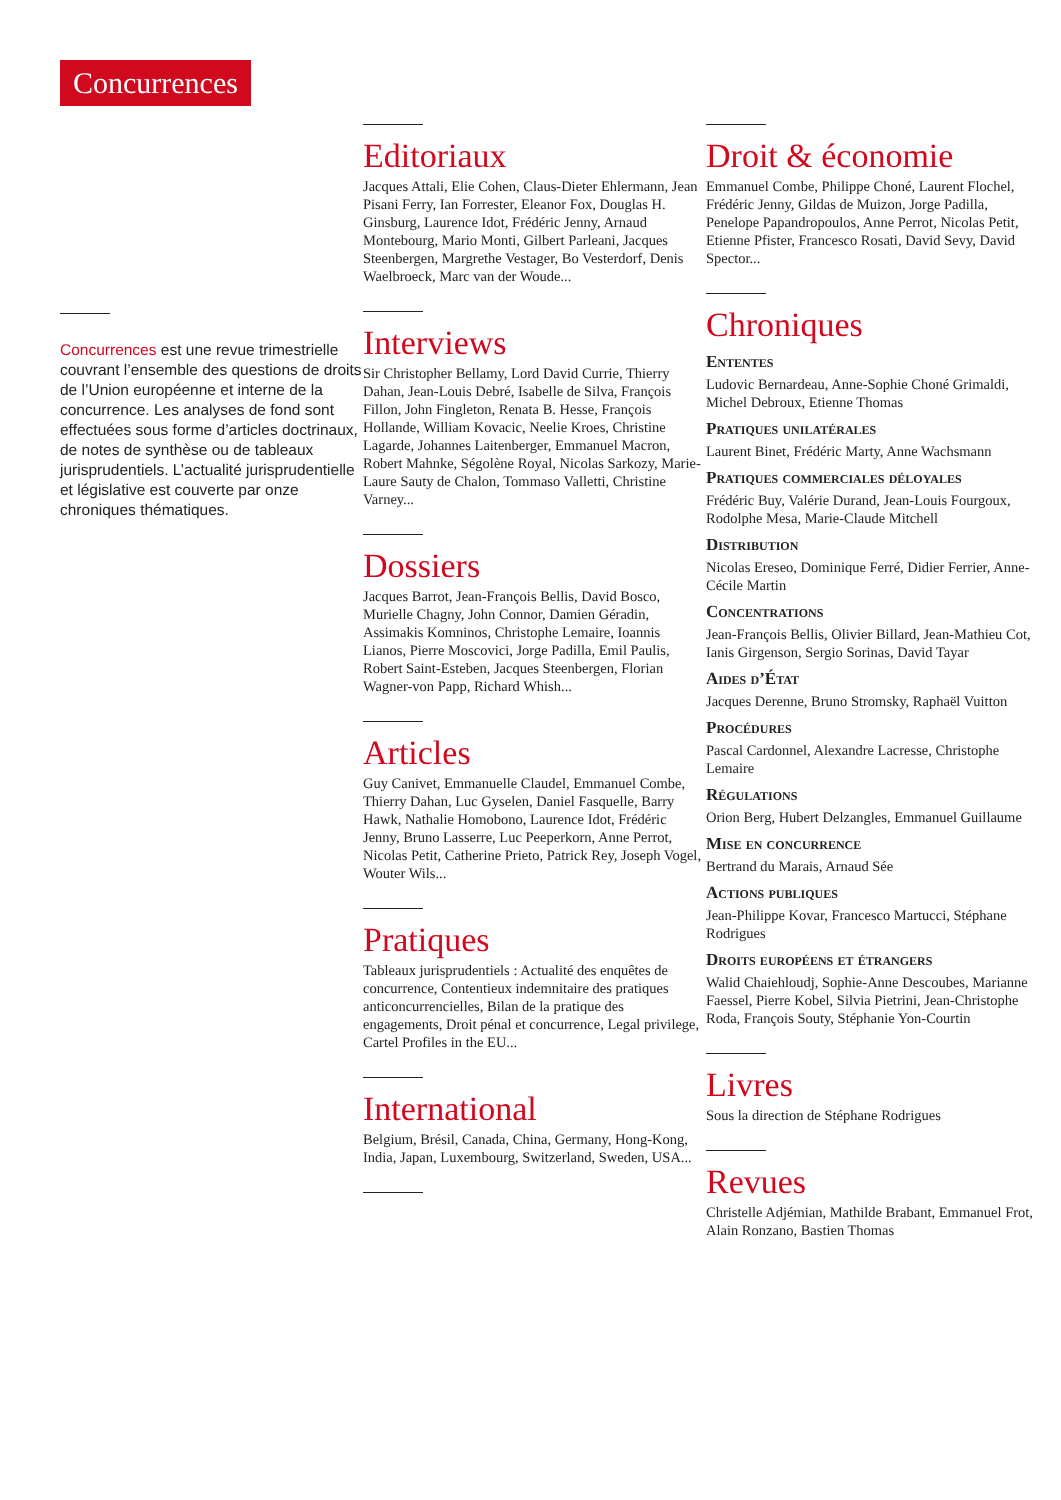Concurrences
Concurrences est une revue trimestrielle couvrant l’ensemble des questions de droits de l’Union européenne et interne de la concurrence. Les analyses de fond sont effectuées sous forme d’articles doctrinaux, de notes de synthèse ou de tableaux jurisprudentiels. L’actualité jurisprudentielle et législative est couverte par onze chroniques thématiques.
Editoriaux
Jacques Attali, Elie Cohen, Claus-Dieter Ehlermann, Jean Pisani Ferry, Ian Forrester, Eleanor Fox, Douglas H. Ginsburg, Laurence Idot, Frédéric Jenny, Arnaud Montebourg, Mario Monti, Gilbert Parleani, Jacques Steenbergen, Margrethe Vestager, Bo Vesterdorf, Denis Waelbroeck, Marc van der Woude...
Interviews
Sir Christopher Bellamy, Lord David Currie, Thierry Dahan, Jean-Louis Debré, Isabelle de Silva, François Fillon, John Fingleton, Renata B. Hesse, François Hollande, William Kovacic, Neelie Kroes, Christine Lagarde, Johannes Laitenberger, Emmanuel Macron, Robert Mahnke, Ségolène Royal, Nicolas Sarkozy, Marie-Laure Sauty de Chalon, Tommaso Valletti, Christine Varney...
Dossiers
Jacques Barrot, Jean-François Bellis, David Bosco, Murielle Chagny, John Connor, Damien Géradin, Assimakis Komninos, Christophe Lemaire, Ioannis Lianos, Pierre Moscovici, Jorge Padilla, Emil Paulis, Robert Saint-Esteben, Jacques Steenbergen, Florian Wagner-von Papp, Richard Whish...
Articles
Guy Canivet, Emmanuelle Claudel, Emmanuel Combe, Thierry Dahan, Luc Gyselen, Daniel Fasquelle, Barry Hawk, Nathalie Homobono, Laurence Idot, Frédéric Jenny, Bruno Lasserre, Luc Peeperkorn, Anne Perrot, Nicolas Petit, Catherine Prieto, Patrick Rey, Joseph Vogel, Wouter Wils...
Pratiques
Tableaux jurisprudentiels : Actualité des enquêtes de concurrence, Contentieux indemnitaire des pratiques anticoncurrencielles, Bilan de la pratique des engagements, Droit pénal et concurrence, Legal privilege, Cartel Profiles in the EU...
International
Belgium, Brésil, Canada, China, Germany, Hong-Kong, India, Japan, Luxembourg, Switzerland, Sweden, USA...
Droit & économie
Emmanuel Combe, Philippe Choné, Laurent Flochel, Frédéric Jenny, Gildas de Muizon, Jorge Padilla, Penelope Papandropoulos, Anne Perrot, Nicolas Petit, Etienne Pfister, Francesco Rosati, David Sevy, David Spector...
Chroniques
Ententes
Ludovic Bernardeau, Anne-Sophie Choné Grimaldi, Michel Debroux, Etienne Thomas
Pratiques unilatérales
Laurent Binet, Frédéric Marty, Anne Wachsmann
Pratiques commerciales déloyales
Frédéric Buy, Valérie Durand, Jean-Louis Fourgoux, Rodolphe Mesa, Marie-Claude Mitchell
Distribution
Nicolas Ereseo, Dominique Ferré, Didier Ferrier, Anne-Cécile Martin
Concentrations
Jean-François Bellis, Olivier Billard, Jean-Mathieu Cot, Ianis Girgenson, Sergio Sorinas, David Tayar
Aides d’État
Jacques Derenne, Bruno Stromsky, Raphaël Vuitton
Procédures
Pascal Cardonnel, Alexandre Lacresse, Christophe Lemaire
Régulations
Orion Berg, Hubert Delzangles, Emmanuel Guillaume
Mise en concurrence
Bertrand du Marais, Arnaud Sée
Actions publiques
Jean-Philippe Kovar, Francesco Martucci, Stéphane Rodrigues
Droits européens et étrangers
Walid Chaiehloudj, Sophie-Anne Descoubes, Marianne Faessel, Pierre Kobel, Silvia Pietrini, Jean-Christophe Roda, François Souty, Stéphanie Yon-Courtin
Livres
Sous la direction de Stéphane Rodrigues
Revues
Christelle Adjémian, Mathilde Brabant, Emmanuel Frot, Alain Ronzano, Bastien Thomas